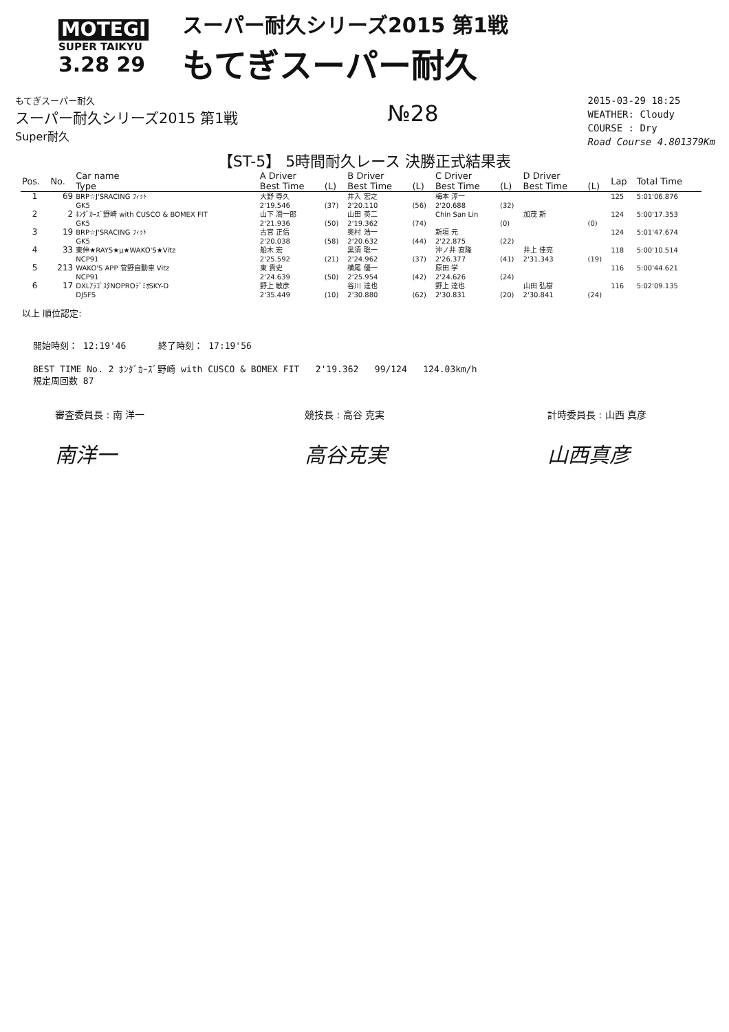MOTEGI
SUPER TAIKYU
3.28 29
スーパー耐久シリーズ2015 第1戦
もてぎスーパー耐久
もてぎスーパー耐久
スーパー耐久シリーズ2015 第1戦
Super耐久
№28
2015-03-29 18:25
WEATHER: Cloudy
COURSE : Dry
Road Course 4.801379Km
【ST-5】 5時間耐久レース 決勝正式結果表
| Pos. | No. | Car name Type | A Driver Best Time | (L) | B Driver Best Time | (L) | C Driver Best Time | (L) | D Driver Best Time | (L) | Lap | Total Time |
| --- | --- | --- | --- | --- | --- | --- | --- | --- | --- | --- | --- | --- |
| 1 | 69 | BRP☆J'SRACING ﾌｨｯﾄ GK5 | 大野 尊久 2'19.546 | (37) | 井入 宏之 2'20.110 | (56) | 梅本 淳一 2'20.688 | (32) | | | 125 | 5:01'06.876 |
| 2 | 2 | ﾎﾝﾀﾞｶｰｽﾞ野崎 with CUSCO & BOMEX FIT GK5 | 山下 潤一郎 2'21.936 | (50) | 山田 英二 2'19.362 | (74) | Chin San Lin | (0) | 加茂 新 | (0) | 124 | 5:00'17.353 |
| 3 | 19 | BRP☆J'SRACING ﾌｨｯﾄ GK5 | 古宮 正信 2'20.038 | (58) | 奥村 浩一 2'20.632 | (44) | 新垣 元 2'22.875 | (22) | | | 124 | 5:01'47.674 |
| 4 | 33 | 東伸★RAYS★μ★WAKO'S★Vitz NCP91 | 船木 宏 2'25.592 | (21) | 黒須 聡一 2'24.962 | (37) | 沖ノ井 直隆 2'26.377 | (41) | 井上 佳亮 2'31.343 | (19) | 118 | 5:00'10.514 |
| 5 | 213 | WAKO'S APP 菅野自動車 Vitz NCP91 | 東 貴史 2'24.639 | (50) | 横尾 優一 2'25.954 | (42) | 原田 学 2'24.626 | (24) | | | 116 | 5:00'44.621 |
| 6 | 17 | DXLｱﾗｺﾞｽﾀNOPROﾃﾞﾐｵSKY-D DJ5FS | 野上 敏彦 2'35.449 | (10) | 谷川 達也 2'30.880 | (62) | 野上 達也 2'30.831 | (20) | 山田 弘樹 2'30.841 | (24) | 116 | 5:02'09.135 |
以上 順位認定:
開始時刻： 12:19'46 終了時刻： 17:19'56
BEST TIME No. 2 ﾎﾝﾀﾞｶｰｽﾞ野崎 with CUSCO & BOMEX FIT 2'19.362 99/124 124.03km/h
規定周回数 87
審査委員長 : 南 洋一
南洋一
競技長 : 高谷 克実
高谷克実
計時委員長 : 山西 真彦
山西真彦